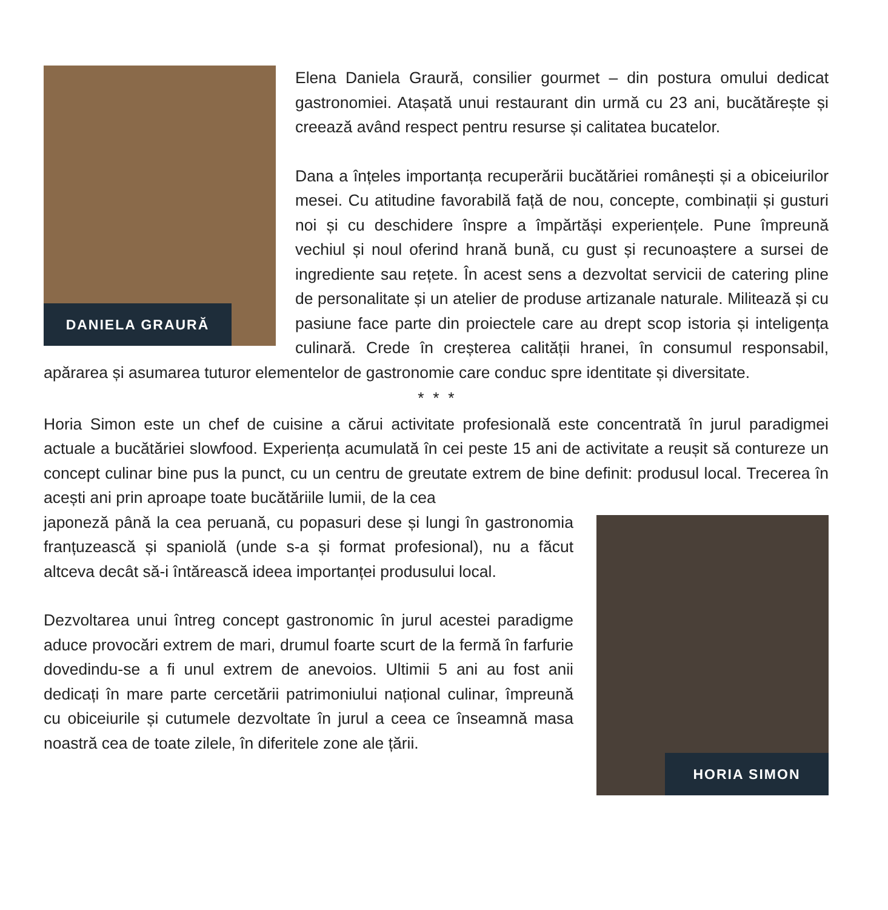DANIELA GRAURĂ
Elena Daniela Graură, consilier gourmet – din postura omului dedicat gastronomiei. Atașată unui restaurant din urmă cu 23 ani, bucătărește și creează având respect pentru resurse și calitatea bucatelor.
Dana a înțeles importanța recuperării bucătăriei românești și a obiceiurilor mesei. Cu atitudine favorabilă față de nou, concepte, combinații și gusturi noi și cu deschidere înspre a împărtăși experiențele. Pune împreună vechiul și noul oferind hrană bună, cu gust și recunoaștere a sursei de ingrediente sau rețete. În acest sens a dezvoltat servicii de catering pline de personalitate și un atelier de produse artizanale naturale. Militează și cu pasiune face parte din proiectele care au drept scop istoria și inteligența culinară. Crede în creșterea calității hranei, în consumul responsabil, apărarea și asumarea tuturor elementelor de gastronomie care conduc spre identitate și diversitate.
* * *
Horia Simon este un chef de cuisine a cărui activitate profesională este concentrată în jurul paradigmei actuale a bucătăriei slowfood. Experiența acumulată în cei peste 15 ani de activitate a reușit să contureze un concept culinar bine pus la punct, cu un centru de greutate extrem de bine definit: produsul local. Trecerea în acești ani prin aproape toate bucătăriile lumii, de la cea
HORIA SIMON
japoneză până la cea peruană, cu popasuri dese și lungi în gastronomia franțuzească și spaniolă (unde s-a și format profesional), nu a făcut altceva decât să-i întărească ideea importanței produsului local.
Dezvoltarea unui întreg concept gastronomic în jurul acestei paradigme aduce provocări extrem de mari, drumul foarte scurt de la fermă în farfurie dovedindu-se a fi unul extrem de anevoios. Ultimii 5 ani au fost anii dedicați în mare parte cercetării patrimoniului național culinar, împreună cu obiceiurile și cutumele dezvoltate în jurul a ceea ce înseamnă masa noastră cea de toate zilele, în diferitele zone ale țării.